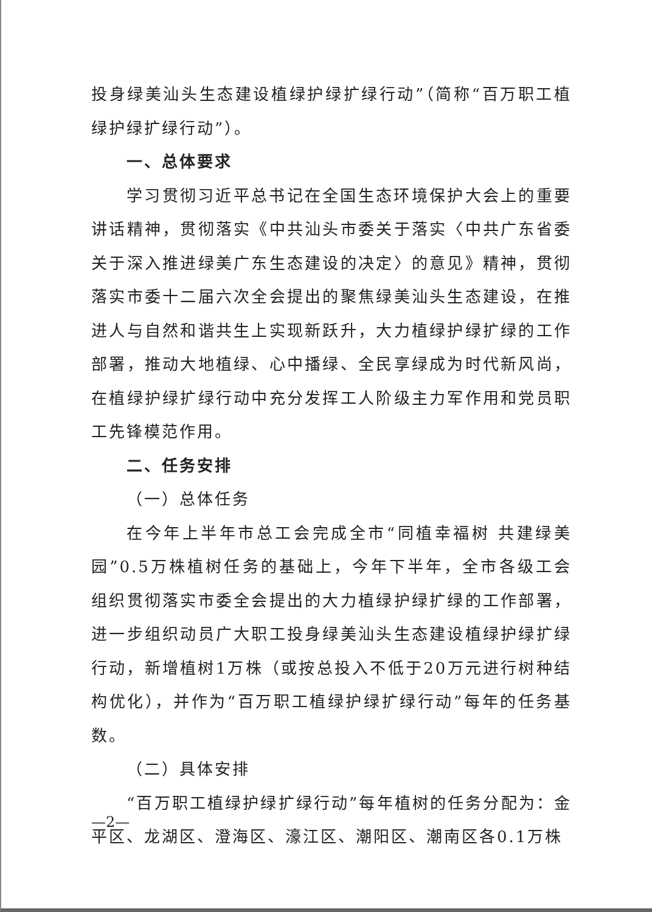投身绿美汕头生态建设植绿护绿扩绿行动”（简称“百万职工植绿护绿扩绿行动”）。
一、总体要求
学习贯彻习近平总书记在全国生态环境保护大会上的重要讲话精神，贯彻落实《中共汕头市委关于落实〈中共广东省委关于深入推进绿美广东生态建设的决定〉的意见》精神，贯彻落实市委十二届六次全会提出的聚焦绿美汕头生态建设，在推进人与自然和谐共生上实现新跃升，大力植绿护绿扩绿的工作部署，推动大地植绿、心中播绿、全民享绿成为时代新风尚，在植绿护绿扩绿行动中充分发挥工人阶级主力军作用和党员职工先锋模范作用。
二、任务安排
（一）总体任务
在今年上半年市总工会完成全市“同植幸福树 共建绿美园”0.5万株植树任务的基础上，今年下半年，全市各级工会组织贯彻落实市委全会提出的大力植绿护绿扩绿的工作部署，进一步组织动员广大职工投身绿美汕头生态建设植绿护绿扩绿行动，新增植树1万株（或按总投入不低于20万元进行树种结构优化），并作为“百万职工植绿护绿扩绿行动”每年的任务基数。
（二）具体安排
“百万职工植绿护绿扩绿行动”每年植树的任务分配为：金平区、龙湖区、澄海区、濠江区、潮阳区、潮南区各0.1万株
—2—